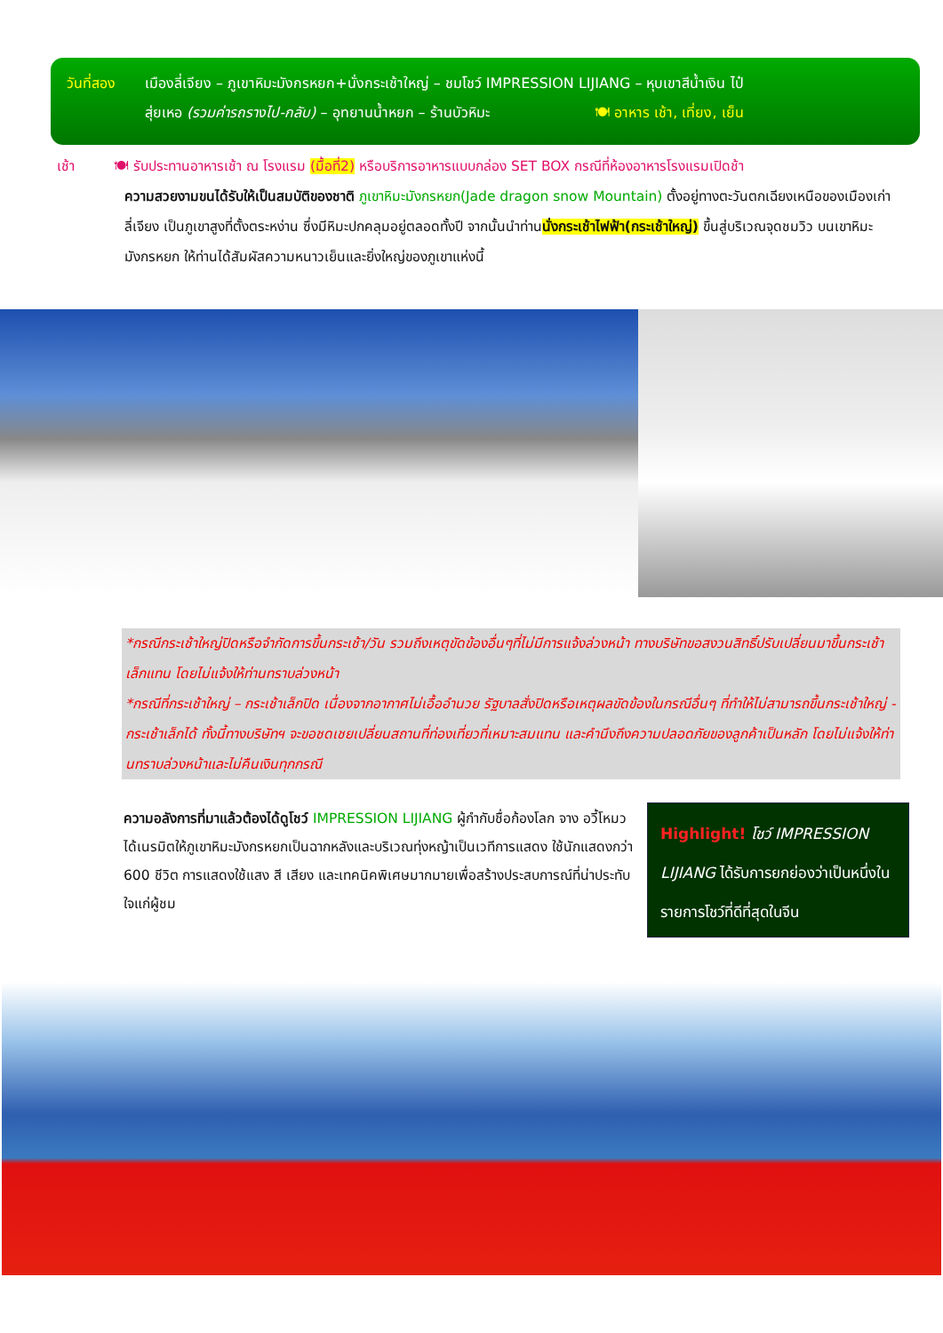วันที่สอง เมืองลี่เจียง – ภูเขาหิมะมังกรหยก+นั่งกระเช้าใหญ่ – ชมโชว์ IMPRESSION LIJIANG – หุบเขาสีน้ำเงิน ไป๋
สุ่ยเหอ (รวมค่ารถรางไป-กลับ) – อุทยานน้ำหยก – ร้านบัวหิมะ 🍽 อาหาร เช้า, เที่ยง, เย็น
เช้า 🍽 รับประทานอาหารเช้า ณ โรงแรม (มื้อที่2) หรือบริการอาหารแบบกล่อง SET BOX กรณีที่ห้องอาหารโรงแรมเปิดช้า
ความสวยงามขนได้รับให้เป็นสมบัติของชาติ ภูเขาหิมะมังกรหยก(Jade dragon snow Mountain) ตั้งอยู่ทางตะวันตกเฉียงเหนือของเมืองเก่าลี่เจียง เป็นภูเขาสูงที่ตั้งตระหง่าน ซึ่งมีหิมะปกคลุมอยู่ตลอดทั้งปี จากนั้นนำท่านนั่งกระเช้าไฟฟ้า(กระเช้าใหญ่) ขึ้นสู่บริเวณจุดชมวิว บนเขาหิมะมังกรหยก ให้ท่านได้สัมผัสความหนาวเย็นและยิ่งใหญ่ของภูเขาแห่งนี้
*กรณีกระเช้าใหญ่ปิดหรือจำกัดการขึ้นกระเช้า/วัน รวมถึงเหตุขัดข้องอื่นๆที่ไม่มีการแจ้งล่วงหน้า ทางบริษัทขอสงวนสิทธิ์ปรับเปลี่ยนมาขึ้นกระเช้าเล็กแทน โดยไม่แจ้งให้ท่านทราบล่วงหน้า
*กรณีที่กระเช้าใหญ่ – กระเช้าเล็กปิด เนื่องจากอากาศไม่เอื้ออำนวย รัฐบาลสั่งปิดหรือเหตุผลขัดข้องในกรณีอื่นๆ ที่ทำให้ไม่สามารถขึ้นกระเช้าใหญ่ - กระเช้าเล็กได้ ทั้งนี้ทางบริษัทฯ จะขอชดเชยเปลี่ยนสถานที่ท่องเที่ยวที่เหมาะสมแทน และคำนึงถึงความปลอดภัยของลูกค้าเป็นหลัก โดยไม่แจ้งให้ท่านทราบล่วงหน้าและไม่คืนเงินทุกกรณี
ความอลังการที่มาแล้วต้องได้ดูโชว์ IMPRESSION LIJIANG ผู้กำกับชื่อก้องโลก จาง อวี้โหมวได้เนรมิตให้ภูเขาหิมะมังกรหยกเป็นฉากหลังและบริเวณทุ่งหญ้าเป็นเวทีการแสดง ใช้นักแสดงกว่า 600 ชีวิต การแสดงใช้แสง สี เสียง และเทคนิคพิเศษมากมายเพื่อสร้างประสบการณ์ที่น่าประทับใจแก่ผู้ชม
Highlight! โชว์ IMPRESSION LIJIANG ได้รับการยกย่องว่าเป็นหนึ่งในรายการโชว์ที่ดีที่สุดในจีน